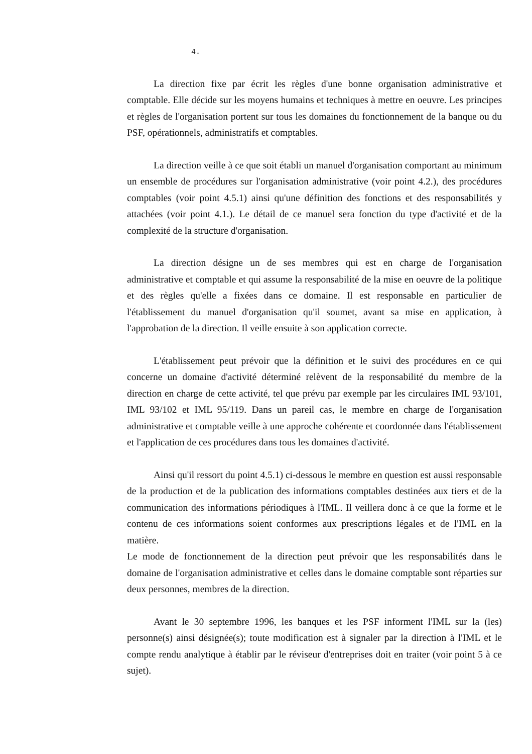4.
La direction fixe par écrit les règles d'une bonne organisation administrative et comptable. Elle décide sur les moyens humains et techniques à mettre en oeuvre. Les principes et règles de l'organisation portent sur tous les domaines du fonctionnement de la banque ou du PSF, opérationnels, administratifs et comptables.
La direction veille à ce que soit établi un manuel d'organisation comportant au minimum un ensemble de procédures sur l'organisation administrative (voir point 4.2.), des procédures comptables (voir point 4.5.1) ainsi qu'une définition des fonctions et des responsabilités y attachées (voir point 4.1.). Le détail de ce manuel sera fonction du type d'activité et de la complexité de la structure d'organisation.
La direction désigne un de ses membres qui est en charge de l'organisation administrative et comptable et qui assume la responsabilité de la mise en oeuvre de la politique et des règles qu'elle a fixées dans ce domaine. Il est responsable en particulier de l'établissement du manuel d'organisation qu'il soumet, avant sa mise en application, à l'approbation de la direction. Il veille ensuite à son application correcte.
L'établissement peut prévoir que la définition et le suivi des procédures en ce qui concerne un domaine d'activité déterminé relèvent de la responsabilité du membre de la direction en charge de cette activité, tel que prévu par exemple par les circulaires IML 93/101, IML 93/102 et IML 95/119. Dans un pareil cas, le membre en charge de l'organisation administrative et comptable veille à une approche cohérente et coordonnée dans l'établissement et l'application de ces procédures dans tous les domaines d'activité.
Ainsi qu'il ressort du point 4.5.1) ci-dessous le membre en question est aussi responsable de la production et de la publication des informations comptables destinées aux tiers et de la communication des informations périodiques à l'IML. Il veillera donc à ce que la forme et le contenu de ces informations soient conformes aux prescriptions légales et de l'IML en la matière.
Le mode de fonctionnement de la direction peut prévoir que les responsabilités dans le domaine de l'organisation administrative et celles dans le domaine comptable sont réparties sur deux personnes, membres de la direction.
Avant le 30 septembre 1996, les banques et les PSF informent l'IML sur la (les) personne(s) ainsi désignée(s); toute modification est à signaler par la direction à l'IML et le compte rendu analytique à établir par le réviseur d'entreprises doit en traiter (voir point 5 à ce sujet).